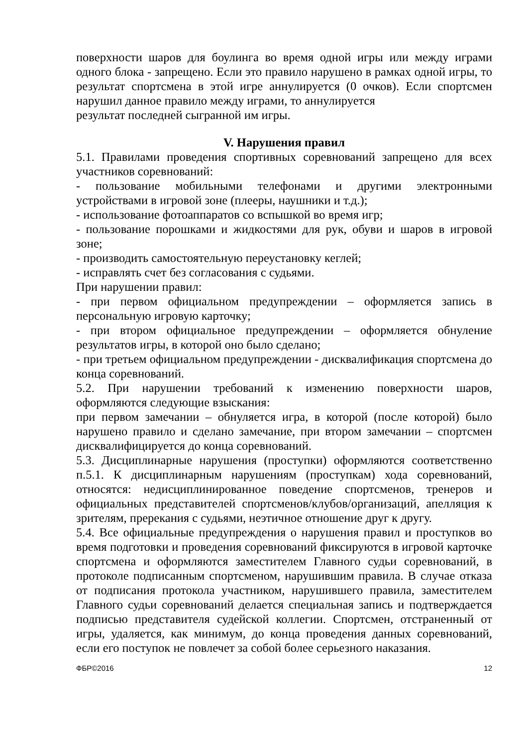поверхности шаров для боулинга во время одной игры или между играми одного блока - запрещено. Если это правило нарушено в рамках одной игры, то результат спортсмена в этой игре аннулируется (0 очков). Если спортсмен нарушил данное правило между играми, то аннулируется
результат последней сыгранной им игры.
V. Нарушения правил
5.1. Правилами проведения спортивных соревнований запрещено для всех участников соревнований:
- пользование мобильными телефонами и другими электронными устройствами в игровой зоне (плееры, наушники и т.д.);
- использование фотоаппаратов со вспышкой во время игр;
- пользование порошками и жидкостями для рук, обуви и шаров в игровой зоне;
- производить самостоятельную переустановку кеглей;
- исправлять счет без согласования с судьями.
При нарушении правил:
- при первом официальном предупреждении – оформляется запись в персональную игровую карточку;
- при втором официальное предупреждении – оформляется обнуление результатов игры, в которой оно было сделано;
- при третьем официальном предупреждении - дисквалификация спортсмена до конца соревнований.
5.2. При нарушении требований к изменению поверхности шаров, оформляются следующие взыскания:
при первом замечании – обнуляется игра, в которой (после которой) было нарушено правило и сделано замечание, при втором замечании – спортсмен дисквалифицируется до конца соревнований.
5.3. Дисциплинарные нарушения (проступки) оформляются соответственно п.5.1. К дисциплинарным нарушениям (проступкам) хода соревнований, относятся: недисциплинированное поведение спортсменов, тренеров и официальных представителей спортсменов/клубов/организаций, апелляция к зрителям, пререкания с судьями, неэтичное отношение друг к другу.
5.4. Все официальные предупреждения о нарушения правил и проступков во время подготовки и проведения соревнований фиксируются в игровой карточке спортсмена и оформляются заместителем Главного судьи соревнований, в протоколе подписанным спортсменом, нарушившим правила. В случае отказа от подписания протокола участником, нарушившего правила, заместителем Главного судьи соревнований делается специальная запись и подтверждается подписью представителя судейской коллегии. Спортсмен, отстраненный от игры, удаляется, как минимум, до конца проведения данных соревнований, если его поступок не повлечет за собой более серьезного наказания.
ФБР©2016 12